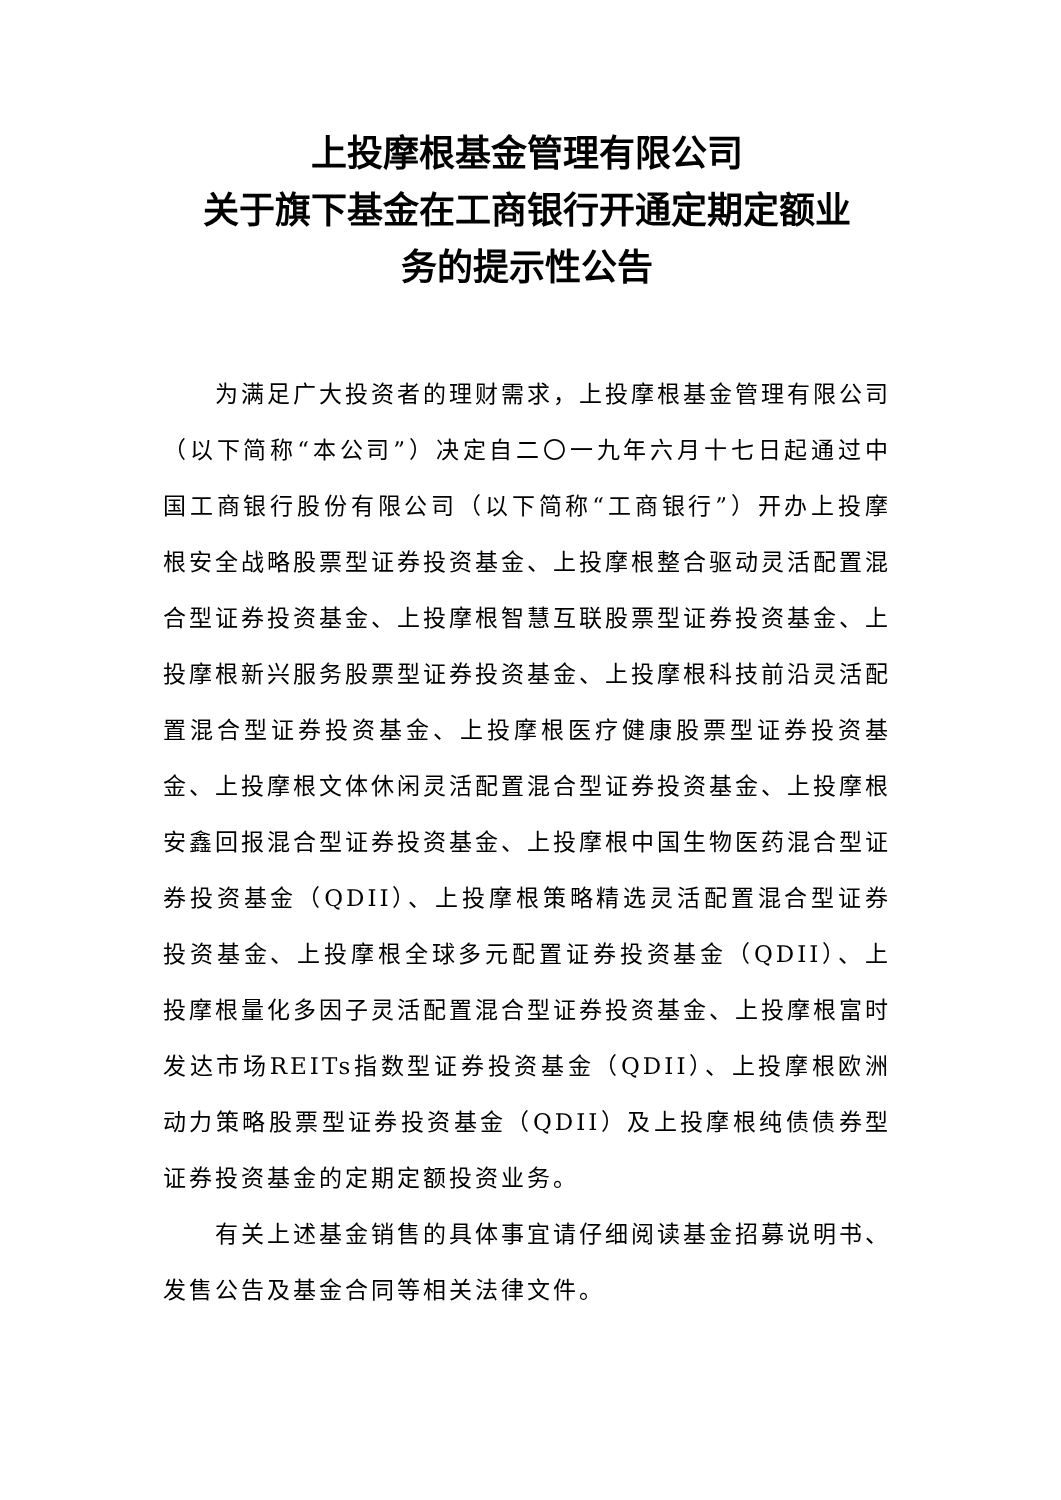上投摩根基金管理有限公司
关于旗下基金在工商银行开通定期定额业
务的提示性公告
为满足广大投资者的理财需求，上投摩根基金管理有限公司（以下简称“本公司”）决定自二〇一九年六月十七日起通过中国工商银行股份有限公司（以下简称“工商银行”）开办上投摩根安全战略股票型证券投资基金、上投摩根整合驱动灵活配置混合型证券投资基金、上投摩根智慧互联股票型证券投资基金、上投摩根新兴服务股票型证券投资基金、上投摩根科技前沿灵活配置混合型证券投资基金、上投摩根医疗健康股票型证券投资基金、上投摩根文体休闲灵活配置混合型证券投资基金、上投摩根安鑫回报混合型证券投资基金、上投摩根中国生物医药混合型证券投资基金（QDII）、上投摩根策略精选灵活配置混合型证券投资基金、上投摩根全球多元配置证券投资基金（QDII）、上投摩根量化多因子灵活配置混合型证券投资基金、上投摩根富时发达市场REITs指数型证券投资基金（QDII）、上投摩根欧洲动力策略股票型证券投资基金（QDII）及上投摩根纯债债券型证券投资基金的定期定额投资业务。
有关上述基金销售的具体事宜请仔细阅读基金招募说明书、发售公告及基金合同等相关法律文件。